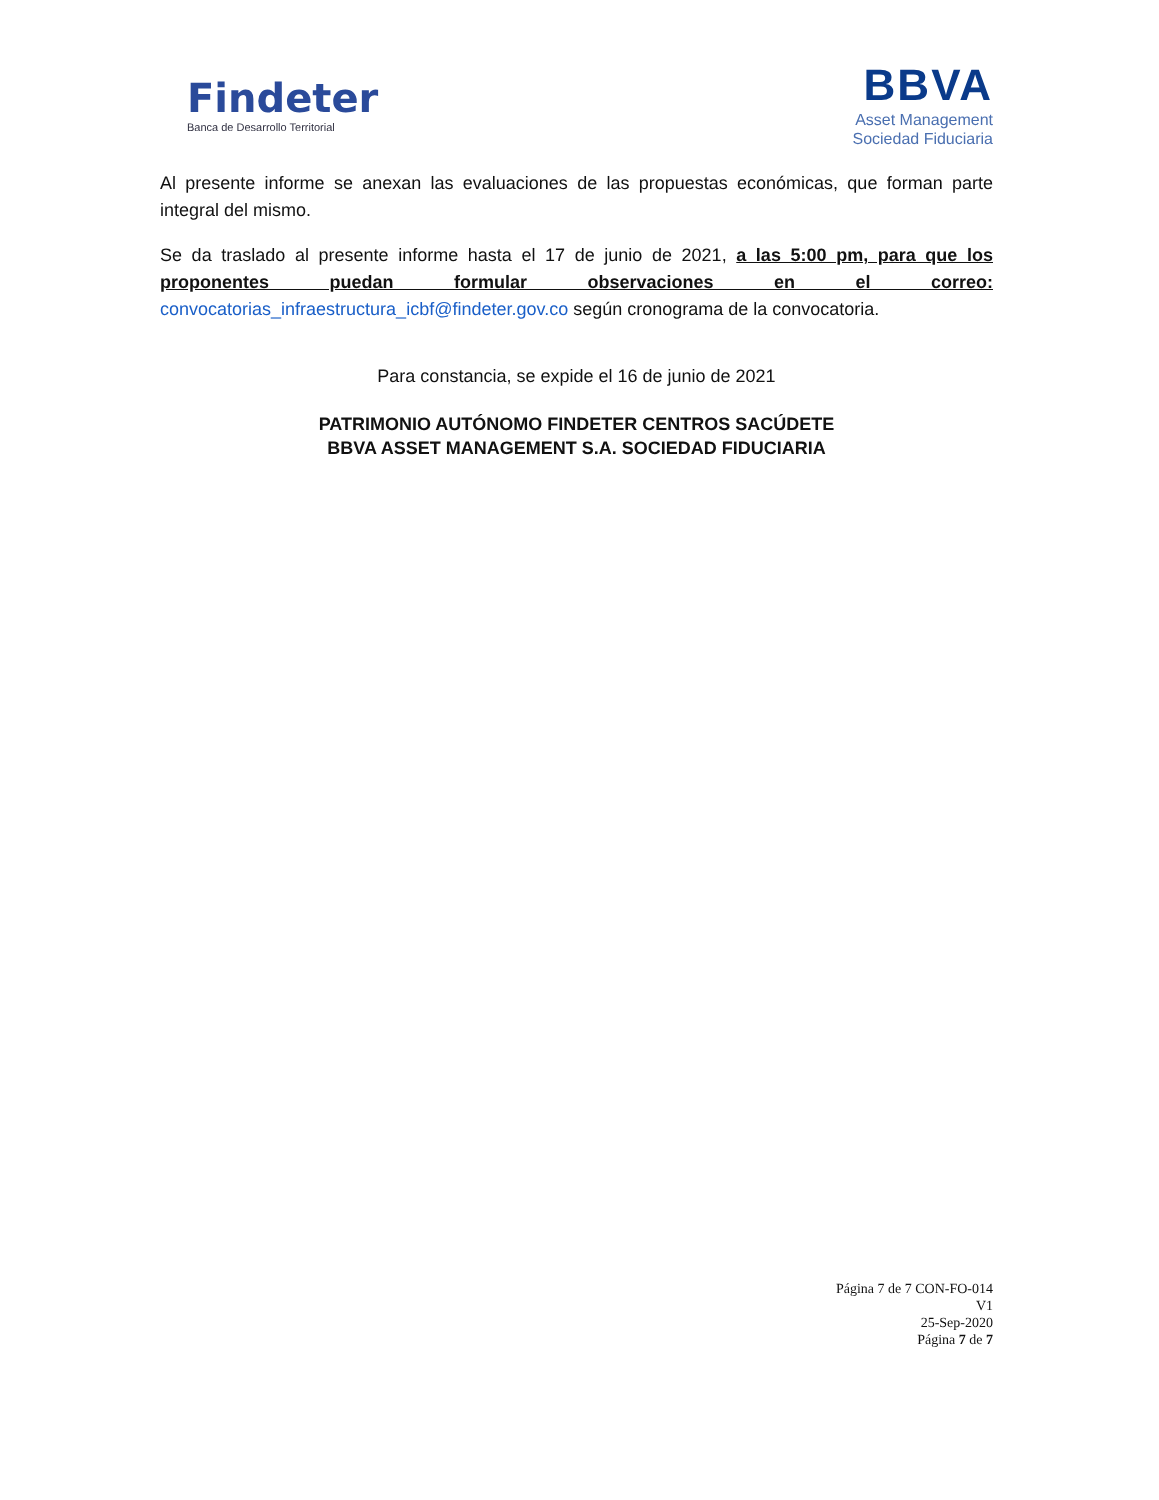Findeter
Banca de Desarrollo Territorial
BBVA
Asset Management
Sociedad Fiduciaria
Al presente informe se anexan las evaluaciones de las propuestas económicas, que forman parte integral del mismo.
Se da traslado al presente informe hasta el 17 de junio de 2021, a las 5:00 pm, para que los proponentes puedan formular observaciones en el correo: convocatorias_infraestructura_icbf@findeter.gov.co según cronograma de la convocatoria.
Para constancia, se expide el 16 de junio de 2021
PATRIMONIO AUTÓNOMO FINDETER CENTROS SACÚDETE
BBVA ASSET MANAGEMENT S.A. SOCIEDAD FIDUCIARIA
Página 7 de 7 CON-FO-014
V1
25-Sep-2020
Página 7 de 7